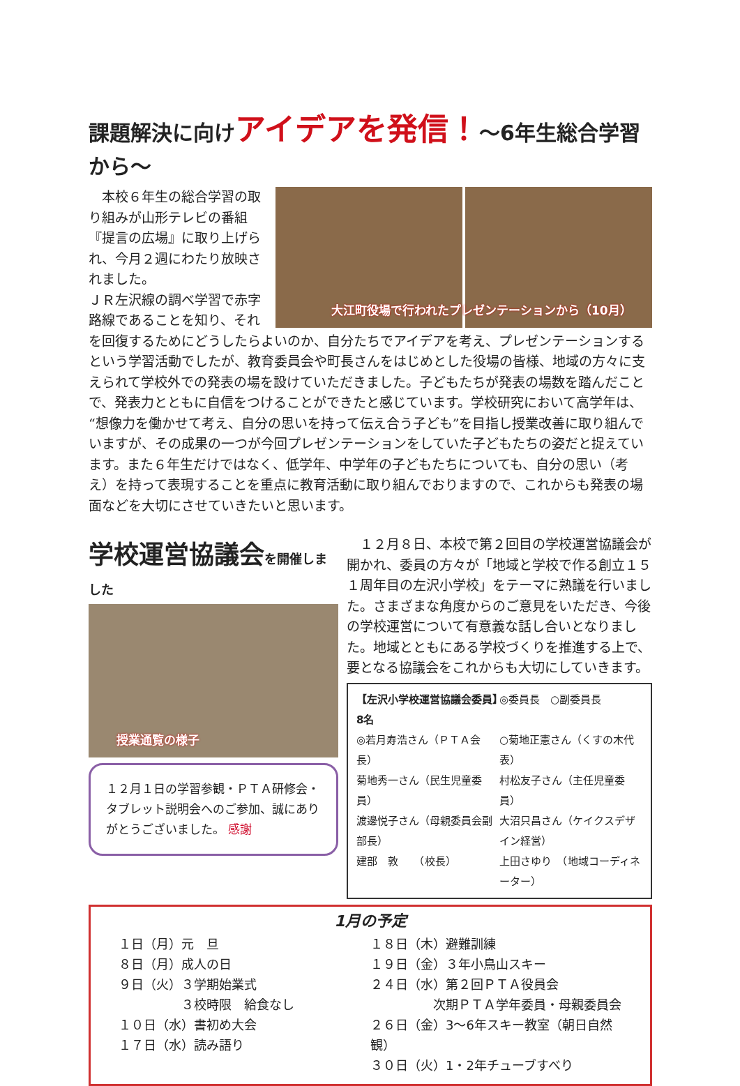課題解決に向けアイデアを発信！～6年生総合学習から～
大江町役場で行われたプレゼンテーションから（10月）
　本校６年生の総合学習の取り組みが山形テレビの番組『提言の広場』に取り上げられ、今月２週にわたり放映されました。
ＪＲ左沢線の調べ学習で赤字路線であることを知り、それを回復するためにどうしたらよいのか、自分たちでアイデアを考え、プレゼンテーションするという学習活動でしたが、教育委員会や町長さんをはじめとした役場の皆様、地域の方々に支えられて学校外での発表の場を設けていただきました。子どもたちが発表の場数を踏んだことで、発表力とともに自信をつけることができたと感じています。学校研究において高学年は、“想像力を働かせて考え、自分の思いを持って伝え合う子ども”を目指し授業改善に取り組んでいますが、その成果の一つが今回プレゼンテーションをしていた子どもたちの姿だと捉えています。また６年生だけではなく、低学年、中学年の子どもたちについても、自分の思い（考え）を持って表現することを重点に教育活動に取り組んでおりますので、これからも発表の場面などを大切にさせていきたいと思います。
学校運営協議会を開催しました
授業通覧の様子
１２月１日の学習参観・ＰＴＡ研修会・タブレット説明会へのご参加、誠にありがとうございました。 感謝
　１２月８日、本校で第２回目の学校運営協議会が開かれ、委員の方々が「地域と学校で作る創立１５１周年目の左沢小学校」をテーマに熟議を行いました。さまざまな角度からのご意見をいただき、今後の学校運営について有意義な話し合いとなりました。地域とともにある学校づくりを推進する上で、要となる協議会をこれからも大切にしていきます。
【左沢小学校運営協議会委員】8名 ◎委員長　○副委員長
◎若月寿浩さん（ＰＴＡ会長） ○菊地正憲さん（くすの木代表）
菊地秀一さん（民生児童委員） 村松友子さん（主任児童委員）
渡邊悦子さん（母親委員会副部長） 大沼只昌さん（ケイクスデザイン経営）
建部　敦　　（校長） 上田さゆり　（地域コーディネーター）
1月の予定
１日（月）元　旦
８日（月）成人の日
９日（火）３学期始業式
　　　　　３校時限　給食なし
１０日（水）書初め大会
１７日（水）読み語り
１８日（木）避難訓練
１９日（金）３年小鳥山スキー
２４日（水）第２回ＰＴＡ役員会
　　　　　次期ＰＴＡ学年委員・母親委員会
２６日（金）3～6年スキー教室（朝日自然観）
３０日（火）1・2年チューブすべり